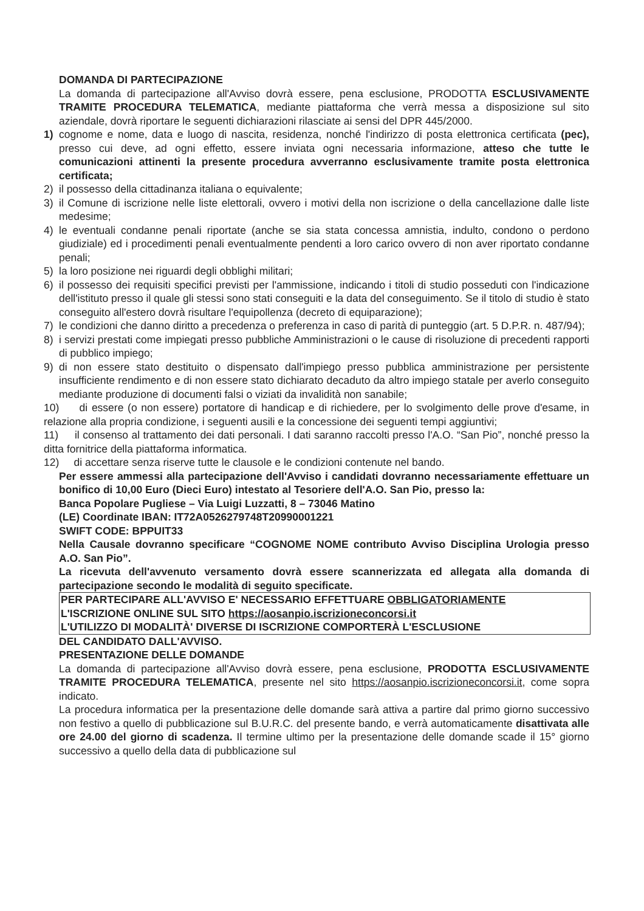DOMANDA DI PARTECIPAZIONE
La domanda di partecipazione all'Avviso dovrà essere, pena esclusione, PRODOTTA ESCLUSIVAMENTE TRAMITE PROCEDURA TELEMATICA, mediante piattaforma che verrà messa a disposizione sul sito aziendale, dovrà riportare le seguenti dichiarazioni rilasciate ai sensi del DPR 445/2000.
1) cognome e nome, data e luogo di nascita, residenza, nonché l'indirizzo di posta elettronica certificata (pec), presso cui deve, ad ogni effetto, essere inviata ogni necessaria informazione, atteso che tutte le comunicazioni attinenti la presente procedura avverranno esclusivamente tramite posta elettronica certificata;
2) il possesso della cittadinanza italiana o equivalente;
3) il Comune di iscrizione nelle liste elettorali, ovvero i motivi della non iscrizione o della cancellazione dalle liste medesime;
4) le eventuali condanne penali riportate (anche se sia stata concessa amnistia, indulto, condono o perdono giudiziale) ed i procedimenti penali eventualmente pendenti a loro carico ovvero di non aver riportato condanne penali;
5) la loro posizione nei riguardi degli obblighi militari;
6) il possesso dei requisiti specifici previsti per l'ammissione, indicando i titoli di studio posseduti con l'indicazione dell'istituto presso il quale gli stessi sono stati conseguiti e la data del conseguimento. Se il titolo di studio è stato conseguito all'estero dovrà risultare l'equipollenza (decreto di equiparazione);
7) le condizioni che danno diritto a precedenza o preferenza in caso di parità di punteggio (art. 5 D.P.R. n. 487/94);
8) i servizi prestati come impiegati presso pubbliche Amministrazioni o le cause di risoluzione di precedenti rapporti di pubblico impiego;
9) di non essere stato destituito o dispensato dall'impiego presso pubblica amministrazione per persistente insufficiente rendimento e di non essere stato dichiarato decaduto da altro impiego statale per averlo conseguito mediante produzione di documenti falsi o viziati da invalidità non sanabile;
10) di essere (o non essere) portatore di handicap e di richiedere, per lo svolgimento delle prove d'esame, in relazione alla propria condizione, i seguenti ausili e la concessione dei seguenti tempi aggiuntivi;
11) il consenso al trattamento dei dati personali. I dati saranno raccolti presso l'A.O. “San Pio”, nonché presso la ditta fornitrice della piattaforma informatica.
12) di accettare senza riserve tutte le clausole e le condizioni contenute nel bando.
Per essere ammessi alla partecipazione dell'Avviso i candidati dovranno necessariamente effettuare un bonifico di 10,00 Euro (Dieci Euro) intestato al Tesoriere dell'A.O. San Pio, presso la:
Banca Popolare Pugliese – Via Luigi Luzzatti, 8 – 73046 Matino
(LE) Coordinate IBAN: IT72A0526279748T20990001221
SWIFT CODE: BPPUIT33
Nella Causale dovranno specificare “COGNOME NOME contributo Avviso Disciplina Urologia presso A.O. San Pio”.
La ricevuta dell'avvenuto versamento dovrà essere scannerizzata ed allegata alla domanda di partecipazione secondo le modalità di seguito specificate.
PER PARTECIPARE ALL'AVVISO E' NECESSARIO EFFETTUARE OBBLIGATORIAMENTE
L'ISCRIZIONE ONLINE SUL SITO https://aosanpio.iscrizioneconcorsi.it
L'UTILIZZO DI MODALITÀ' DIVERSE DI ISCRIZIONE COMPORTERÀ L'ESCLUSIONE
DEL CANDIDATO DALL'AVVISO.
PRESENTAZIONE DELLE DOMANDE
La domanda di partecipazione all'Avviso dovrà essere, pena esclusione, PRODOTTA ESCLUSIVAMENTE TRAMITE PROCEDURA TELEMATICA, presente nel sito https://aosanpio.iscrizioneconcorsi.it, come sopra indicato.
La procedura informatica per la presentazione delle domande sarà attiva a partire dal primo giorno successivo non festivo a quello di pubblicazione sul B.U.R.C. del presente bando, e verrà automaticamente disattivata alle ore 24.00 del giorno di scadenza. Il termine ultimo per la presentazione delle domande scade il 15° giorno successivo a quello della data di pubblicazione sul